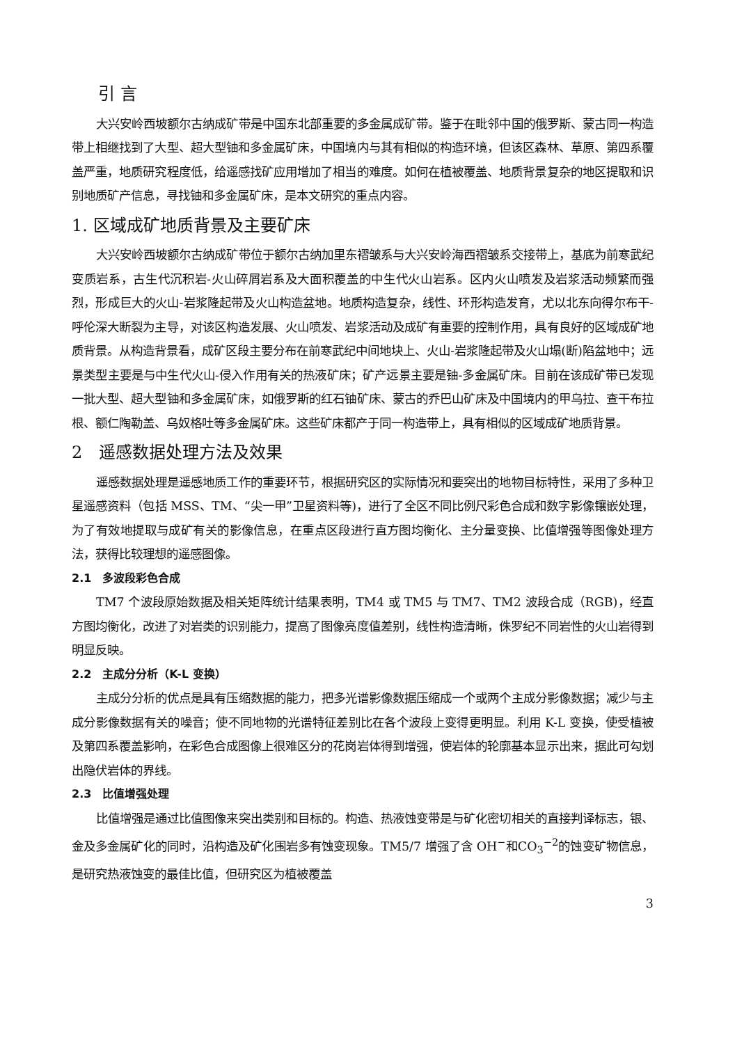引 言
大兴安岭西坡额尔古纳成矿带是中国东北部重要的多金属成矿带。鉴于在毗邻中国的俄罗斯、蒙古同一构造带上相继找到了大型、超大型铀和多金属矿床，中国境内与其有相似的构造环境，但该区森林、草原、第四系覆盖严重，地质研究程度低，给遥感找矿应用增加了相当的难度。如何在植被覆盖、地质背景复杂的地区提取和识别地质矿产信息，寻找铀和多金属矿床，是本文研究的重点内容。
1. 区域成矿地质背景及主要矿床
大兴安岭西坡额尔古纳成矿带位于额尔古纳加里东褶皱系与大兴安岭海西褶皱系交接带上，基底为前寒武纪变质岩系，古生代沉积岩-火山碎屑岩系及大面积覆盖的中生代火山岩系。区内火山喷发及岩浆活动频繁而强烈，形成巨大的火山-岩浆隆起带及火山构造盆地。地质构造复杂，线性、环形构造发育，尤以北东向得尔布干-呼伦深大断裂为主导，对该区构造发展、火山喷发、岩浆活动及成矿有重要的控制作用，具有良好的区域成矿地质背景。从构造背景看，成矿区段主要分布在前寒武纪中间地块上、火山-岩浆隆起带及火山塌(断)陷盆地中；远景类型主要是与中生代火山-侵入作用有关的热液矿床；矿产远景主要是铀-多金属矿床。目前在该成矿带已发现一批大型、超大型铀和多金属矿床，如俄罗斯的红石铀矿床、蒙古的乔巴山矿床及中国境内的甲乌拉、查干布拉根、额仁陶勒盖、乌奴格吐等多金属矿床。这些矿床都产于同一构造带上，具有相似的区域成矿地质背景。
2　遥感数据处理方法及效果
遥感数据处理是遥感地质工作的重要环节，根据研究区的实际情况和要突出的地物目标特性，采用了多种卫星遥感资料（包括 MSS、TM、“尖一甲”卫星资料等)，进行了全区不同比例尺彩色合成和数字影像镶嵌处理，为了有效地提取与成矿有关的影像信息，在重点区段进行直方图均衡化、主分量变换、比值增强等图像处理方法，获得比较理想的遥感图像。
2.1　多波段彩色合成
TM7 个波段原始数据及相关矩阵统计结果表明，TM4 或 TM5 与 TM7、TM2 波段合成（RGB)，经直方图均衡化，改进了对岩类的识别能力，提高了图像亮度值差别，线性构造清晰，侏罗纪不同岩性的火山岩得到明显反映。
2.2　主成分分析（K-L 变换）
主成分分析的优点是具有压缩数据的能力，把多光谱影像数据压缩成一个或两个主成分影像数据；减少与主成分影像数据有关的噪音；使不同地物的光谱特征差别比在各个波段上变得更明显。利用 K-L 变换，使受植被及第四系覆盖影响，在彩色合成图像上很难区分的花岗岩体得到增强，使岩体的轮廓基本显示出来，据此可勾划出隐伏岩体的界线。
2.3　比值增强处理
比值增强是通过比值图像来突出类别和目标的。构造、热液蚀变带是与矿化密切相关的直接判译标志，银、金及多金属矿化的同时，沿构造及矿化围岩多有蚀变现象。TM5/7 增强了含 OH<sup>−</sup>和CO<sub>3</sub><sup>−2</sup>的蚀变矿物信息，是研究热液蚀变的最佳比值，但研究区为植被覆盖
3